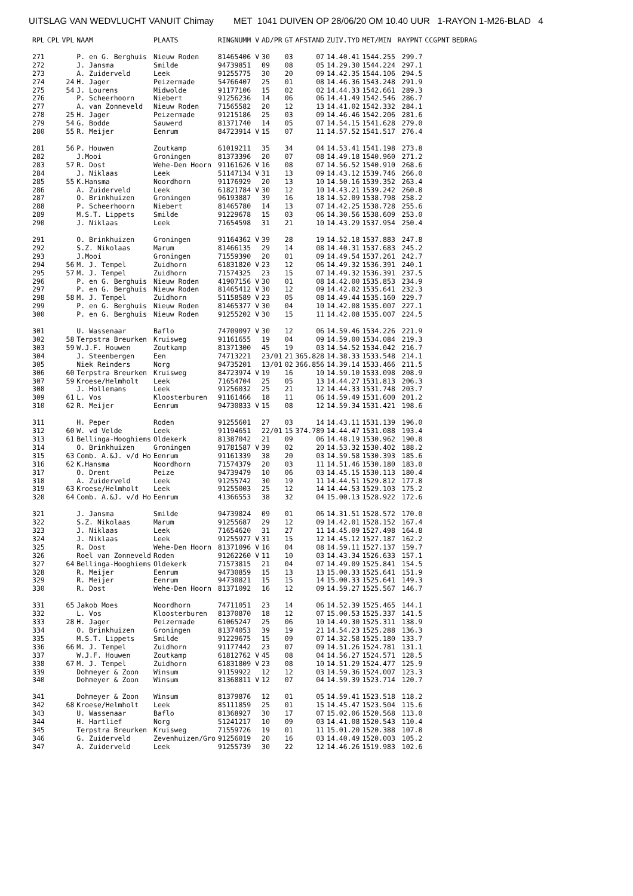UITSLAG VAN WEDVLUCHT VANUIT Chimay MET 1041 DUIVEN OP 28/06/20 OM 10.40 UUR 1-RAYON 1-M26-BLAD 4
| RPL | CPL | VPL | NAAM | PLAATS | RINGNUMM V | AD/PR | GT | AFSTAND | ZUIV.TYD | MET/MIN | RAYPNT | CCGPNT | BEDRAG |
| --- | --- | --- | --- | --- | --- | --- | --- | --- | --- | --- | --- | --- | --- |
| 271 | | | P. en G. Berghuis | Nieuw Roden | 81465406 V | 30 | 03 | 07 | 14.40.41 | 1544.255 | 299.7 | | |
| 272 | | | J. Jansma | Smilde | 94739851 | 09 | 08 | 05 | 14.29.30 | 1544.224 | 297.1 | | |
| 273 | | | A. Zuiderveld | Leek | 91255775 | 30 | 20 | 09 | 14.42.35 | 1544.106 | 294.5 | | |
| 274 | | 24 | H. Jager | Peizermade | 54766407 | 25 | 01 | 08 | 14.46.36 | 1543.248 | 291.9 | | |
| 275 | | 54 | J. Lourens | Midwolde | 91177106 | 15 | 02 | 02 | 14.44.33 | 1542.661 | 289.3 | | |
| 276 | | | P. Scheerhoorn | Niebert | 91256236 | 14 | 06 | 06 | 14.41.49 | 1542.546 | 286.7 | | |
| 277 | | | A. van Zonneveld | Nieuw Roden | 71565582 | 20 | 12 | 13 | 14.41.02 | 1542.332 | 284.1 | | |
| 278 | | 25 | H. Jager | Peizermade | 91215186 | 25 | 03 | 09 | 14.46.46 | 1542.206 | 281.6 | | |
| 279 | | 54 | G. Bodde | Sauwerd | 81371740 | 14 | 05 | 07 | 14.54.15 | 1541.628 | 279.0 | | |
| 280 | | 55 | R. Meijer | Eenrum | 84723914 V | 15 | 07 | 11 | 14.57.52 | 1541.517 | 276.4 | | |
| 281 | | 56 | P. Houwen | Zoutkamp | 61019211 | 35 | 34 | 04 | 14.53.41 | 1541.198 | 273.8 | | |
| 282 | | | J.Mooi | Groningen | 81373396 | 20 | 07 | 08 | 14.49.18 | 1540.960 | 271.2 | | |
| 283 | | 57 | R. Dost | Wehe-Den Hoorn | 91161626 V | 16 | 08 | 07 | 14.56.52 | 1540.910 | 268.6 | | |
| 284 | | | J. Niklaas | Leek | 51147134 V | 31 | 13 | 09 | 14.43.12 | 1539.746 | 266.0 | | |
| 285 | | 55 | K.Hansma | Noordhorn | 91176929 | 20 | 13 | 10 | 14.50.16 | 1539.352 | 263.4 | | |
| 286 | | | A. Zuiderveld | Leek | 61821784 V | 30 | 12 | 10 | 14.43.21 | 1539.242 | 260.8 | | |
| 287 | | | O. Brinkhuizen | Groningen | 96193887 | 39 | 16 | 18 | 14.52.09 | 1538.798 | 258.2 | | |
| 288 | | | P. Scheerhoorn | Niebert | 81465780 | 14 | 13 | 07 | 14.42.25 | 1538.728 | 255.6 | | |
| 289 | | | M.S.T. Lippets | Smilde | 91229678 | 15 | 03 | 06 | 14.30.56 | 1538.609 | 253.0 | | |
| 290 | | | J. Niklaas | Leek | 71654598 | 31 | 21 | 10 | 14.43.29 | 1537.954 | 250.4 | | |
| 291 | | | O. Brinkhuizen | Groningen | 91164362 V | 39 | 28 | 19 | 14.52.18 | 1537.883 | 247.8 | | |
| 292 | | | S.Z. Nikolaas | Marum | 81466135 | 29 | 14 | 08 | 14.40.31 | 1537.683 | 245.2 | | |
| 293 | | | J.Mooi | Groningen | 71559390 | 20 | 01 | 09 | 14.49.54 | 1537.261 | 242.7 | | |
| 294 | | 56 | M. J. Tempel | Zuidhorn | 61831820 V | 23 | 12 | 06 | 14.49.32 | 1536.391 | 240.1 | | |
| 295 | | 57 | M. J. Tempel | Zuidhorn | 71574325 | 23 | 15 | 07 | 14.49.32 | 1536.391 | 237.5 | | |
| 296 | | | P. en G. Berghuis | Nieuw Roden | 41907156 V | 30 | 01 | 08 | 14.42.00 | 1535.853 | 234.9 | | |
| 297 | | | P. en G. Berghuis | Nieuw Roden | 81465412 V | 30 | 12 | 09 | 14.42.02 | 1535.641 | 232.3 | | |
| 298 | | 58 | M. J. Tempel | Zuidhorn | 51158589 V | 23 | 05 | 08 | 14.49.44 | 1535.160 | 229.7 | | |
| 299 | | | P. en G. Berghuis | Nieuw Roden | 81465377 V | 30 | 04 | 10 | 14.42.08 | 1535.007 | 227.1 | | |
| 300 | | | P. en G. Berghuis | Nieuw Roden | 91255202 V | 30 | 15 | 11 | 14.42.08 | 1535.007 | 224.5 | | |
| 301 | | | U. Wassenaar | Baflo | 74709097 V | 30 | 12 | 06 | 14.59.46 | 1534.226 | 221.9 | | |
| 302 | | 58 | Terpstra Breurken | Kruisweg | 91161655 | 19 | 04 | 09 | 14.59.00 | 1534.084 | 219.3 | | |
| 303 | | 59 | W.J.F. Houwen | Zoutkamp | 81371300 | 45 | 19 | 03 | 14.54.52 | 1534.042 | 216.7 | | |
| 304 | | | J. Steenbergen | Een | 74713221 | 23/01 | 21 | 365.828 | 14.38.33 | 1533.548 | 214.1 | | |
| 305 | | | Niek Reinders | Norg | 94735201 | 13/01 | 02 | 366.856 | 14.39.14 | 1533.466 | 211.5 | | |
| 306 | | 60 | Terpstra Breurken | Kruisweg | 84723974 V | 19 | 16 | 10 | 14.59.10 | 1533.098 | 208.9 | | |
| 307 | | 59 | Kroese/Helmholt | Leek | 71654704 | 25 | 05 | 13 | 14.44.27 | 1531.813 | 206.3 | | |
| 308 | | | J. Hollemans | Leek | 91256032 | 25 | 21 | 12 | 14.44.33 | 1531.748 | 203.7 | | |
| 309 | | 61 | L. Vos | Kloosterburen | 91161466 | 18 | 11 | 06 | 14.59.49 | 1531.600 | 201.2 | | |
| 310 | | 62 | R. Meijer | Eenrum | 94730833 V | 15 | 08 | 12 | 14.59.34 | 1531.421 | 198.6 | | |
| 311 | | | H. Peper | Roden | 91255601 | 27 | 03 | 14 | 14.43.11 | 1531.139 | 196.0 | | |
| 312 | | 60 | W. vd Velde | Leek | 91194651 | 22/01 | 15 | 374.789 | 14.44.47 | 1531.088 | 193.4 | | |
| 313 | | 61 | Bellinga-Hooghiems | Oldekerk | 81387042 | 21 | 09 | 06 | 14.48.19 | 1530.962 | 190.8 | | |
| 314 | | | O. Brinkhuizen | Groningen | 91781587 V | 39 | 02 | 20 | 14.53.32 | 1530.402 | 188.2 | | |
| 315 | | 63 | Comb. A.&J. v/d Ho | Eenrum | 91161339 | 38 | 20 | 03 | 14.59.58 | 1530.393 | 185.6 | | |
| 316 | | 62 | K.Hansma | Noordhorn | 71574379 | 20 | 03 | 11 | 14.51.46 | 1530.180 | 183.0 | | |
| 317 | | | O. Drent | Peize | 94739479 | 10 | 06 | 03 | 14.45.15 | 1530.113 | 180.4 | | |
| 318 | | | A. Zuiderveld | Leek | 91255742 | 30 | 19 | 11 | 14.44.51 | 1529.812 | 177.8 | | |
| 319 | | 63 | Kroese/Helmholt | Leek | 91255003 | 25 | 12 | 14 | 14.44.53 | 1529.103 | 175.2 | | |
| 320 | | 64 | Comb. A.&J. v/d Ho | Eenrum | 41366553 | 38 | 32 | 04 | 15.00.13 | 1528.922 | 172.6 | | |
| 321 | | | J. Jansma | Smilde | 94739824 | 09 | 01 | 06 | 14.31.51 | 1528.572 | 170.0 | | |
| 322 | | | S.Z. Nikolaas | Marum | 91255687 | 29 | 12 | 09 | 14.42.01 | 1528.152 | 167.4 | | |
| 323 | | | J. Niklaas | Leek | 71654620 | 31 | 27 | 11 | 14.45.09 | 1527.498 | 164.8 | | |
| 324 | | | J. Niklaas | Leek | 91255977 V | 31 | 15 | 12 | 14.45.12 | 1527.187 | 162.2 | | |
| 325 | | | R. Dost | Wehe-Den Hoorn | 81371096 V | 16 | 04 | 08 | 14.59.11 | 1527.137 | 159.7 | | |
| 326 | | | Roel van Zonneveld | Roden | 91262260 V | 11 | 10 | 03 | 14.43.34 | 1526.633 | 157.1 | | |
| 327 | | 64 | Bellinga-Hooghiems | Oldekerk | 71573815 | 21 | 04 | 07 | 14.49.09 | 1525.841 | 154.5 | | |
| 328 | | | R. Meijer | Eenrum | 94730859 | 15 | 13 | 13 | 15.00.33 | 1525.641 | 151.9 | | |
| 329 | | | R. Meijer | Eenrum | 94730821 | 15 | 15 | 14 | 15.00.33 | 1525.641 | 149.3 | | |
| 330 | | | R. Dost | Wehe-Den Hoorn | 81371092 | 16 | 12 | 09 | 14.59.27 | 1525.567 | 146.7 | | |
| 331 | | 65 | Jakob Moes | Noordhorn | 74711051 | 23 | 14 | 06 | 14.52.39 | 1525.465 | 144.1 | | |
| 332 | | | L. Vos | Kloosterburen | 81370870 | 18 | 12 | 07 | 15.00.53 | 1525.337 | 141.5 | | |
| 333 | | 28 | H. Jager | Peizermade | 61065247 | 25 | 06 | 10 | 14.49.30 | 1525.311 | 138.9 | | |
| 334 | | | O. Brinkhuizen | Groningen | 81374053 | 39 | 19 | 21 | 14.54.23 | 1525.288 | 136.3 | | |
| 335 | | | M.S.T. Lippets | Smilde | 91229675 | 15 | 09 | 07 | 14.32.58 | 1525.180 | 133.7 | | |
| 336 | | 66 | M. J. Tempel | Zuidhorn | 91177442 | 23 | 07 | 09 | 14.51.26 | 1524.781 | 131.1 | | |
| 337 | | | W.J.F. Houwen | Zoutkamp | 61812762 V | 45 | 08 | 04 | 14.56.27 | 1524.571 | 128.5 | | |
| 338 | | 67 | M. J. Tempel | Zuidhorn | 61831809 V | 23 | 08 | 10 | 14.51.29 | 1524.477 | 125.9 | | |
| 339 | | | Dohmeyer & Zoon | Winsum | 91159922 | 12 | 12 | 03 | 14.59.36 | 1524.007 | 123.3 | | |
| 340 | | | Dohmeyer & Zoon | Winsum | 81368811 V | 12 | 07 | 04 | 14.59.39 | 1523.714 | 120.7 | | |
| 341 | | | Dohmeyer & Zoon | Winsum | 81379876 | 12 | 01 | 05 | 14.59.41 | 1523.518 | 118.2 | | |
| 342 | | 68 | Kroese/Helmholt | Leek | 85111859 | 25 | 01 | 15 | 14.45.47 | 1523.504 | 115.6 | | |
| 343 | | | U. Wassenaar | Baflo | 81368927 | 30 | 17 | 07 | 15.02.06 | 1520.568 | 113.0 | | |
| 344 | | | H. Hartlief | Norg | 51241217 | 10 | 09 | 03 | 14.41.08 | 1520.543 | 110.4 | | |
| 345 | | | Terpstra Breurken | Kruisweg | 71559726 | 19 | 01 | 11 | 15.01.20 | 1520.388 | 107.8 | | |
| 346 | | | G. Zuiderveld | Zevenhuizen/Gro | 91256019 | 20 | 16 | 03 | 14.40.49 | 1520.003 | 105.2 | | |
| 347 | | | A. Zuiderveld | Leek | 91255739 | 30 | 22 | 12 | 14.46.26 | 1519.983 | 102.6 | | |